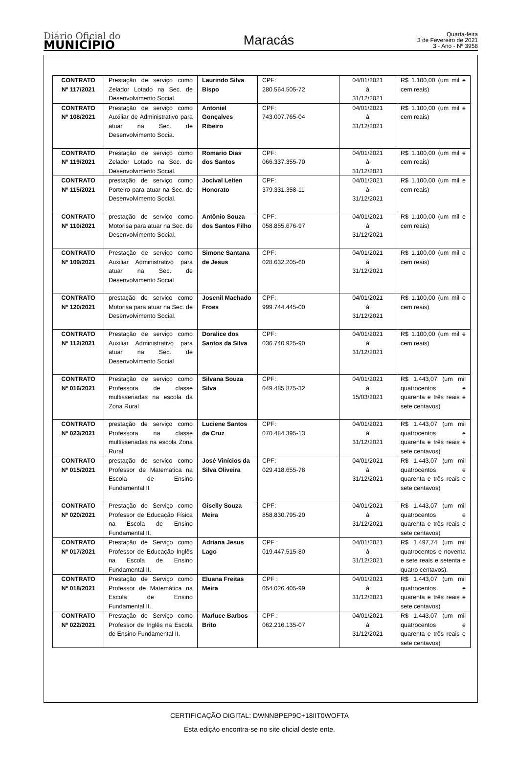Diário Oficial do
MUNICÍPIO
Maracás
Quarta-feira
3 de Fevereiro de 2021
3 - Ano - Nº 3958
| CONTRATO Nº 117/2021 | Prestação de serviço como Zelador Lotado na Sec. de Desenvolvimento Social. | Laurindo Silva Bispo | CPF: 280.564.505-72 | 04/01/2021 à 31/12/2021 | R$ 1.100,00 (um mil e cem reais) |
| CONTRATO Nº 108/2021 | Prestação de serviço como Auxiliar de Administrativo para atuar na Sec. de Desenvolvimento Socia. | Antoniel Gonçalves Ribeiro | CPF: 743.007.765-04 | 04/01/2021 à 31/12/2021 | R$ 1.100,00 (um mil e cem reais) |
| CONTRATO Nº 119/2021 | Prestação de serviço como Zelador Lotado na Sec. de Desenvolvimento Social. | Romario Dias dos Santos | CPF: 066.337.355-70 | 04/01/2021 à 31/12/2021 | R$ 1.100,00 (um mil e cem reais) |
| CONTRATO Nº 115/2021 | prestação de serviço como Porteiro para atuar na Sec. de Desenvolvimento Social. | Jocival Leiten Honorato | CPF: 379.331.358-11 | 04/01/2021 à 31/12/2021 | R$ 1.100,00 (um mil e cem reais) |
| CONTRATO Nº 110/2021 | prestação de serviço como Motorisa para atuar na Sec. de Desenvolvimento Social. | Antônio Souza dos Santos Filho | CPF: 058.855.676-97 | 04/01/2021 à 31/12/2021 | R$ 1.100,00 (um mil e cem reais) |
| CONTRATO Nº 109/2021 | Prestação de serviço como Auxiliar Administrativo para atuar na Sec. de Desenvolvimento Social | Simone Santana de Jesus | CPF: 028.632.205-60 | 04/01/2021 à 31/12/2021 | R$ 1.100,00 (um mil e cem reais) |
| CONTRATO Nº 120/2021 | prestação de serviço como Motorisa para atuar na Sec. de Desenvolvimento Social. | Josenil Machado Froes | CPF: 999.744.445-00 | 04/01/2021 à 31/12/2021 | R$ 1.100,00 (um mil e cem reais) |
| CONTRATO Nº 112/2021 | Prestação de serviço como Auxiliar Administrativo para atuar na Sec. de Desenvolvimento Social | Doralice dos Santos da Silva | CPF: 036.740.925-90 | 04/01/2021 à 31/12/2021 | R$ 1.100,00 (um mil e cem reais) |
| CONTRATO Nº 016/2021 | Prestação de serviço como Professora de classe multisseriadas na escola da Zona Rural | Silvana Souza Silva | CPF: 049.485.875-32 | 04/01/2021 à 15/03/2021 | R$ 1.443,07 (um mil quatrocentos e quarenta e três reais e sete centavos) |
| CONTRATO Nº 023/2021 | prestação de serviço como Professora na classe multisseriadas na escola Zona Rural | Luciene Santos da Cruz | CPF: 070.484.395-13 | 04/01/2021 à 31/12/2021 | R$ 1.443,07 (um mil quatrocentos e quarenta e três reais e sete centavos) |
| CONTRATO Nº 015/2021 | prestação de serviço como Professor de Matematica na Escola de Ensino Fundamental II | José Vinícios da Silva Oliveira | CPF: 029.418.655-78 | 04/01/2021 à 31/12/2021 | R$ 1.443,07 (um mil quatrocentos e quarenta e três reais e sete centavos) |
| CONTRATO Nº 020/2021 | Prestação de Serviço como Professor de Educação Física na Escola de Ensino Fundamental II. | Giselly Souza Meira | CPF: 858.830.795-20 | 04/01/2021 à 31/12/2021 | R$ 1.443,07 (um mil quatrocentos e quarenta e três reais e sete centavos) |
| CONTRATO Nº 017/2021 | Prestação de Serviço como Professor de Educação Inglês na Escola de Ensino Fundamental II. | Adriana Jesus Lago | CPF : 019.447.515-80 | 04/01/2021 à 31/12/2021 | R$ 1.497,74 (um mil quatrocentos e noventa e sete reais e setenta e quatro centavos). |
| CONTRATO Nº 018/2021 | Prestação de Serviço como Professor de Matemática na Escola de Ensino Fundamental II. | Eluana Freitas Meira | CPF : 054.026.405-99 | 04/01/2021 à 31/12/2021 | R$ 1.443,07 (um mil quatrocentos e quarenta e três reais e sete centavos) |
| CONTRATO Nº 022/2021 | Prestação de Serviço como Professor de Inglês na Escola de Ensino Fundamental II. | Marluce Barbos Brito | CPF : 062.216.135-07 | 04/01/2021 à 31/12/2021 | R$ 1.443,07 (um mil quatrocentos e quarenta e três reais e sete centavos) |
CERTIFICAÇÃO DIGITAL: DWNNBPEP9C+18IIT0WOFTA
Esta edição encontra-se no site oficial deste ente.